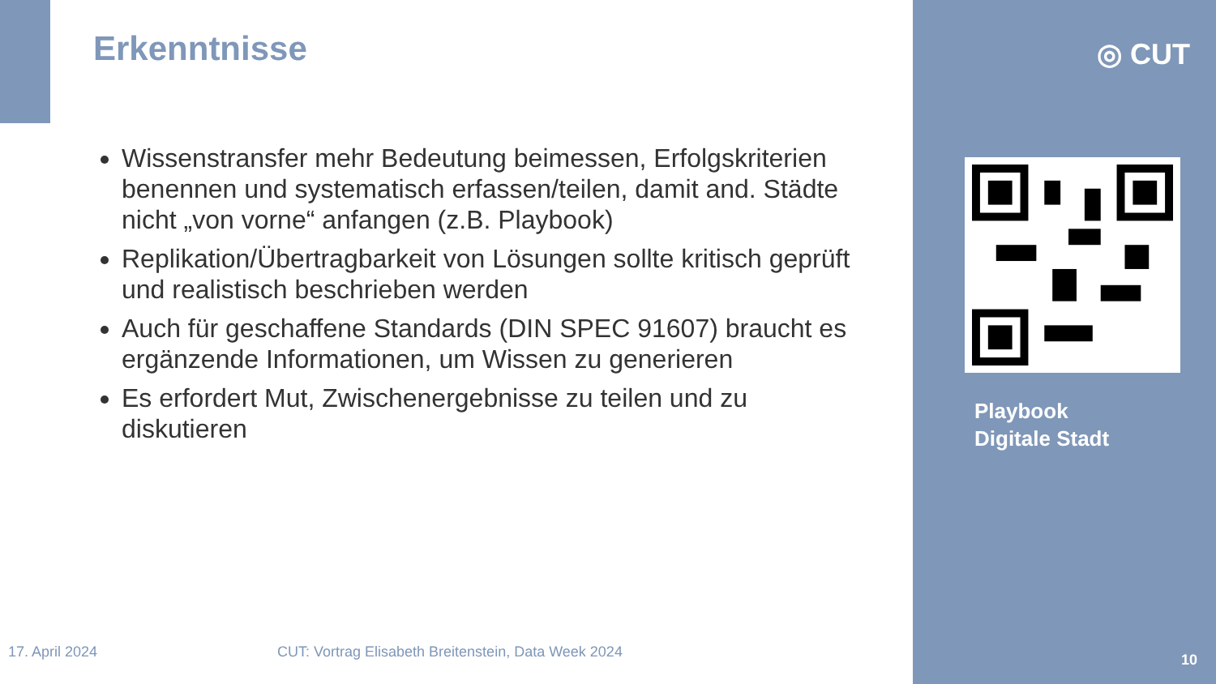Erkenntnisse
Wissenstransfer mehr Bedeutung beimessen, Erfolgskriterien benennen und systematisch erfassen/teilen, damit and. Städte nicht „von vorne“ anfangen (z.B. Playbook)
Replikation/Übertragbarkeit von Lösungen sollte kritisch geprüft und realistisch beschrieben werden
Auch für geschaffene Standards (DIN SPEC 91607) braucht es ergänzende Informationen, um Wissen zu generieren
Es erfordert Mut, Zwischenergebnisse zu teilen und zu diskutieren
◎ CUT
Playbook
Digitale Stadt
17. April 2024
CUT: Vortrag Elisabeth Breitenstein, Data Week 2024
10